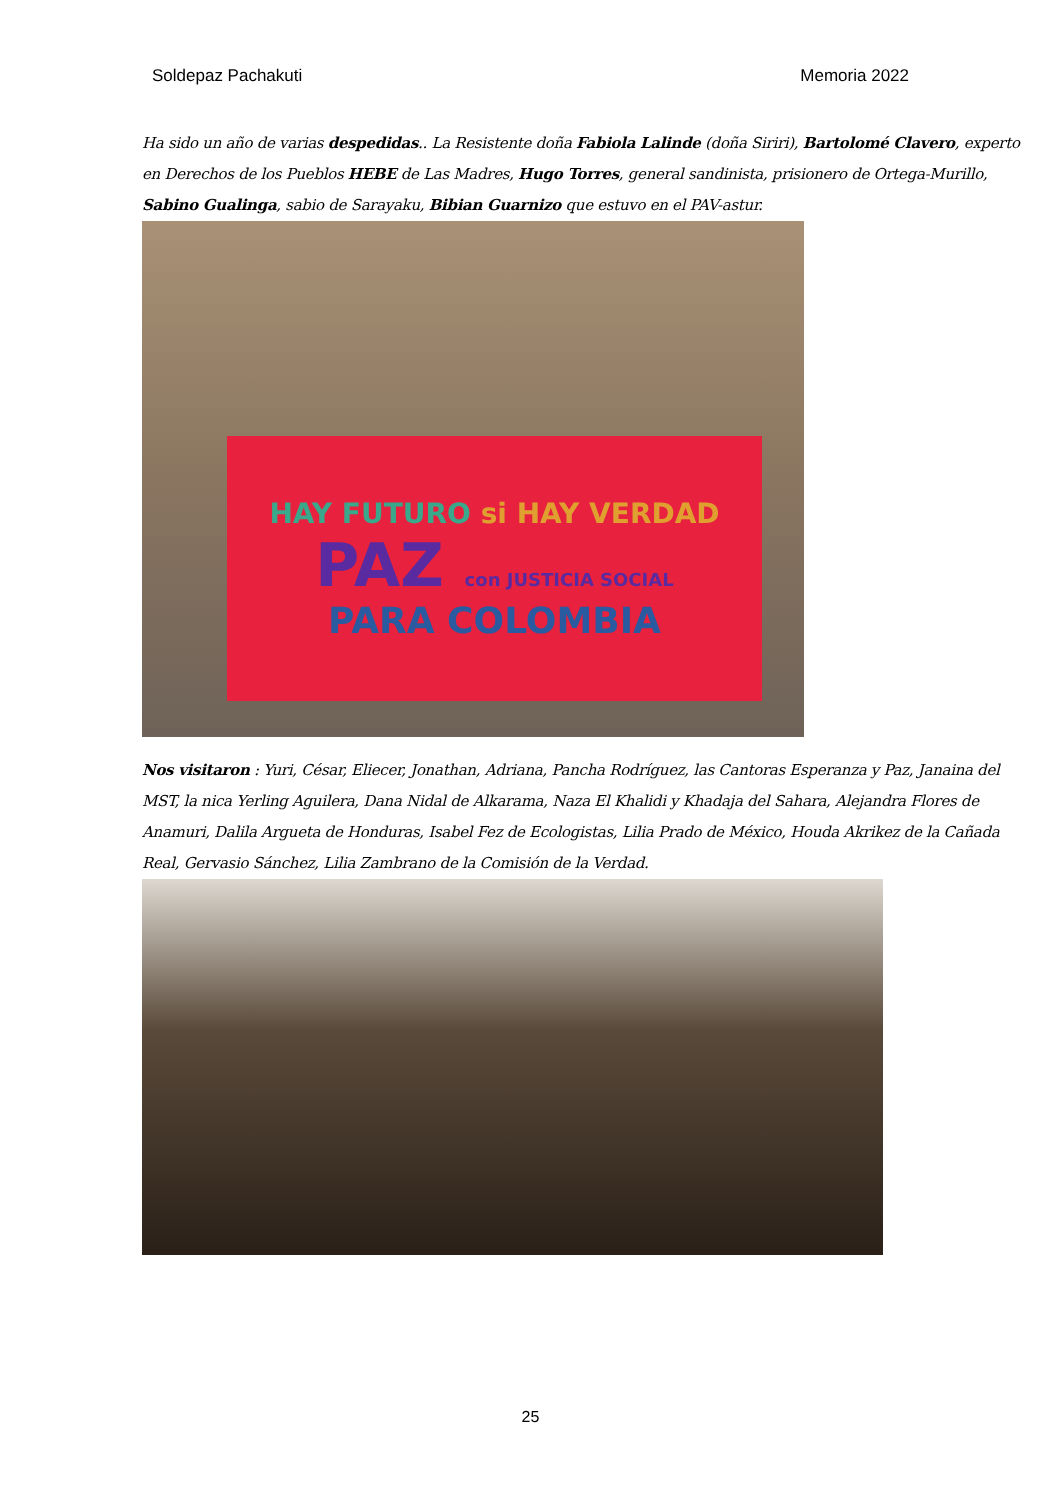Soldepaz Pachakuti Memoria 2022
Ha sido un año de varias despedidas.. La Resistente doña Fabiola Lalinde (doña Siriri), Bartolomé Clavero, experto en Derechos de los Pueblos HEBE de Las Madres, Hugo Torres, general sandinista, prisionero de Ortega-Murillo, Sabino Gualinga, sabio de Sarayaku, Bibian Guarnizo que estuvo en el PAV-astur.
HAY FUTURO si HAY VERDAD
PAZ con JUSTICIA SOCIAL
PARA COLOMBIA
Nos visitaron : Yuri, César, Eliecer, Jonathan, Adriana, Pancha Rodríguez, las Cantoras Esperanza y Paz, Janaina del MST, la nica Yerling Aguilera, Dana Nidal de Alkarama, Naza El Khalidi y Khadaja del Sahara, Alejandra Flores de Anamuri, Dalila Argueta de Honduras, Isabel Fez de Ecologistas, Lilia Prado de México, Houda Akrikez de la Cañada Real, Gervasio Sánchez, Lilia Zambrano de la Comisión de la Verdad.
25